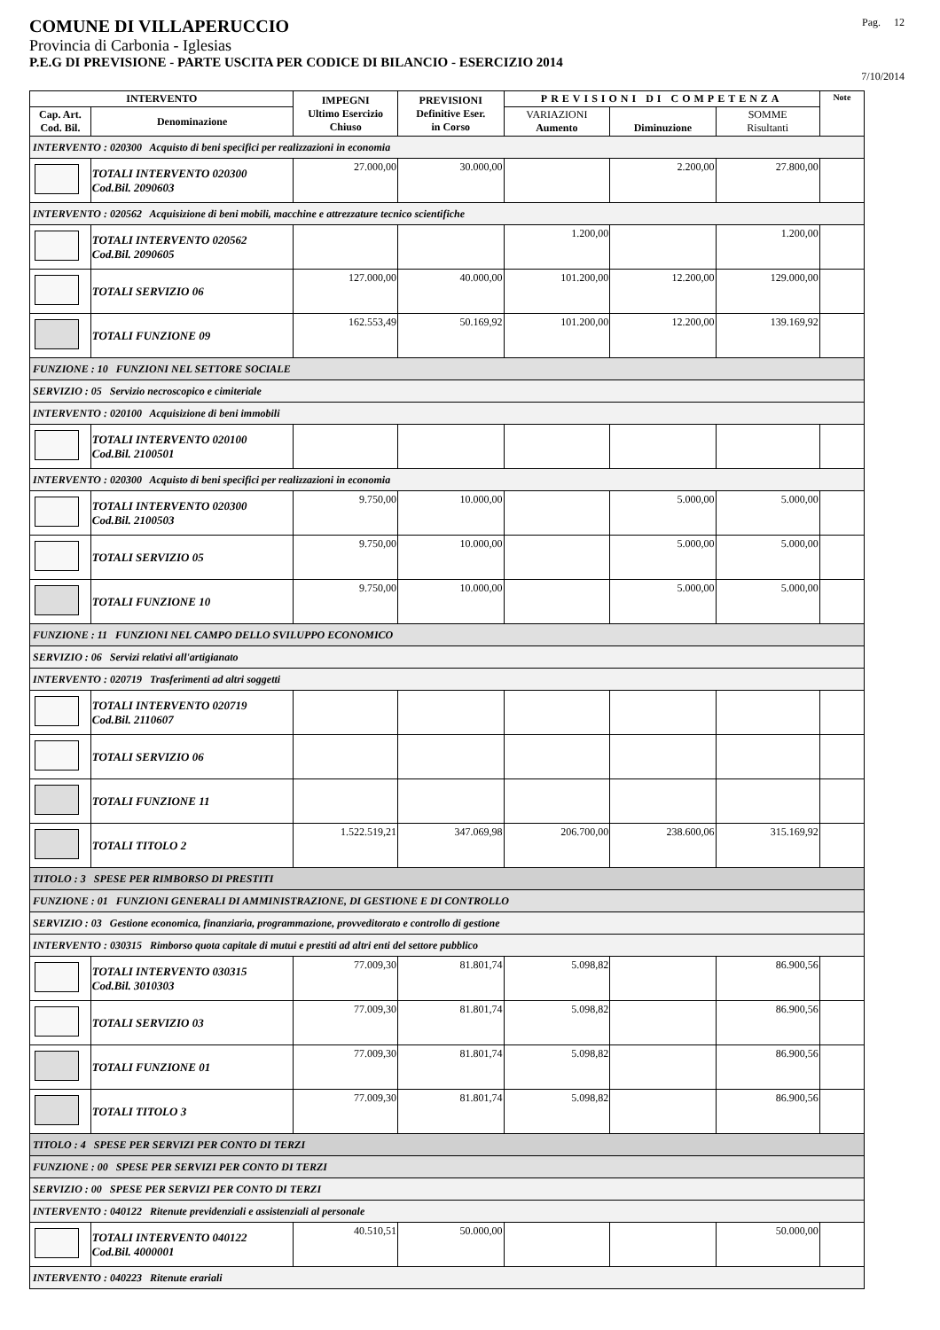COMUNE DI VILLAPERUCCIO Pag. 12
Provincia di Carbonia - Iglesias
P.E.G DI PREVISIONE - PARTE USCITA PER CODICE DI BILANCIO - ESERCIZIO 2014
7/10/2014
| INTERVENTO | | IMPEGNI Ultimo Esercizio Chiuso | PREVISIONI Definitive Eser. in Corso | PREVISIONI DI COMPETENZA | | | Note |
| --- | --- | --- | --- | --- | --- | --- | --- |
| Cap. Art. Cod. Bil. | Denominazione | | | VARIAZIONI Aumento | Diminuzione | SOMME Risultanti | |
| INTERVENTO : 020300 Acquisto di beni specifici per realizzazioni in economia | | | | | | | |
| | TOTALI INTERVENTO 020300 Cod.Bil. 2090603 | 27.000,00 | 30.000,00 | | 2.200,00 | 27.800,00 | |
| INTERVENTO : 020562 Acquisizione di beni mobili, macchine e attrezzature tecnico scientifiche | | | | | | | |
| | TOTALI INTERVENTO 020562 Cod.Bil. 2090605 | | | 1.200,00 | | 1.200,00 | |
| | TOTALI SERVIZIO 06 | 127.000,00 | 40.000,00 | 101.200,00 | 12.200,00 | 129.000,00 | |
| | TOTALI FUNZIONE 09 | 162.553,49 | 50.169,92 | 101.200,00 | 12.200,00 | 139.169,92 | |
| FUNZIONE : 10 FUNZIONI NEL SETTORE SOCIALE | | | | | | | |
| SERVIZIO : 05 Servizio necroscopico e cimiteriale | | | | | | | |
| INTERVENTO : 020100 Acquisizione di beni immobili | | | | | | | |
| | TOTALI INTERVENTO 020100 Cod.Bil. 2100501 | | | | | | |
| INTERVENTO : 020300 Acquisto di beni specifici per realizzazioni in economia | | | | | | | |
| | TOTALI INTERVENTO 020300 Cod.Bil. 2100503 | 9.750,00 | 10.000,00 | | 5.000,00 | 5.000,00 | |
| | TOTALI SERVIZIO 05 | 9.750,00 | 10.000,00 | | 5.000,00 | 5.000,00 | |
| | TOTALI FUNZIONE 10 | 9.750,00 | 10.000,00 | | 5.000,00 | 5.000,00 | |
| FUNZIONE : 11 FUNZIONI NEL CAMPO DELLO SVILUPPO ECONOMICO | | | | | | | |
| SERVIZIO : 06 Servizi relativi all'artigianato | | | | | | | |
| INTERVENTO : 020719 Trasferimenti ad altri soggetti | | | | | | | |
| | TOTALI INTERVENTO 020719 Cod.Bil. 2110607 | | | | | | |
| | TOTALI SERVIZIO 06 | | | | | | |
| | TOTALI FUNZIONE 11 | | | | | | |
| | TOTALI TITOLO 2 | 1.522.519,21 | 347.069,98 | 206.700,00 | 238.600,06 | 315.169,92 | |
| TITOLO : 3 SPESE PER RIMBORSO DI PRESTITI | | | | | | | |
| FUNZIONE : 01 FUNZIONI GENERALI DI AMMINISTRAZIONE, DI GESTIONE E DI CONTROLLO | | | | | | | |
| SERVIZIO : 03 Gestione economica, finanziaria, programmazione, provveditorato e controllo di gestione | | | | | | | |
| INTERVENTO : 030315 Rimborso quota capitale di mutui e prestiti ad altri enti del settore pubblico | | | | | | | |
| | TOTALI INTERVENTO 030315 Cod.Bil. 3010303 | 77.009,30 | 81.801,74 | 5.098,82 | | 86.900,56 | |
| | TOTALI SERVIZIO 03 | 77.009,30 | 81.801,74 | 5.098,82 | | 86.900,56 | |
| | TOTALI FUNZIONE 01 | 77.009,30 | 81.801,74 | 5.098,82 | | 86.900,56 | |
| | TOTALI TITOLO 3 | 77.009,30 | 81.801,74 | 5.098,82 | | 86.900,56 | |
| TITOLO : 4 SPESE PER SERVIZI PER CONTO DI TERZI | | | | | | | |
| FUNZIONE : 00 SPESE PER SERVIZI PER CONTO DI TERZI | | | | | | | |
| SERVIZIO : 00 SPESE PER SERVIZI PER CONTO DI TERZI | | | | | | | |
| INTERVENTO : 040122 Ritenute previdenziali e assistenziali al personale | | | | | | | |
| | TOTALI INTERVENTO 040122 Cod.Bil. 4000001 | 40.510,51 | 50.000,00 | | | 50.000,00 | |
| INTERVENTO : 040223 Ritenute erariali | | | | | | | |